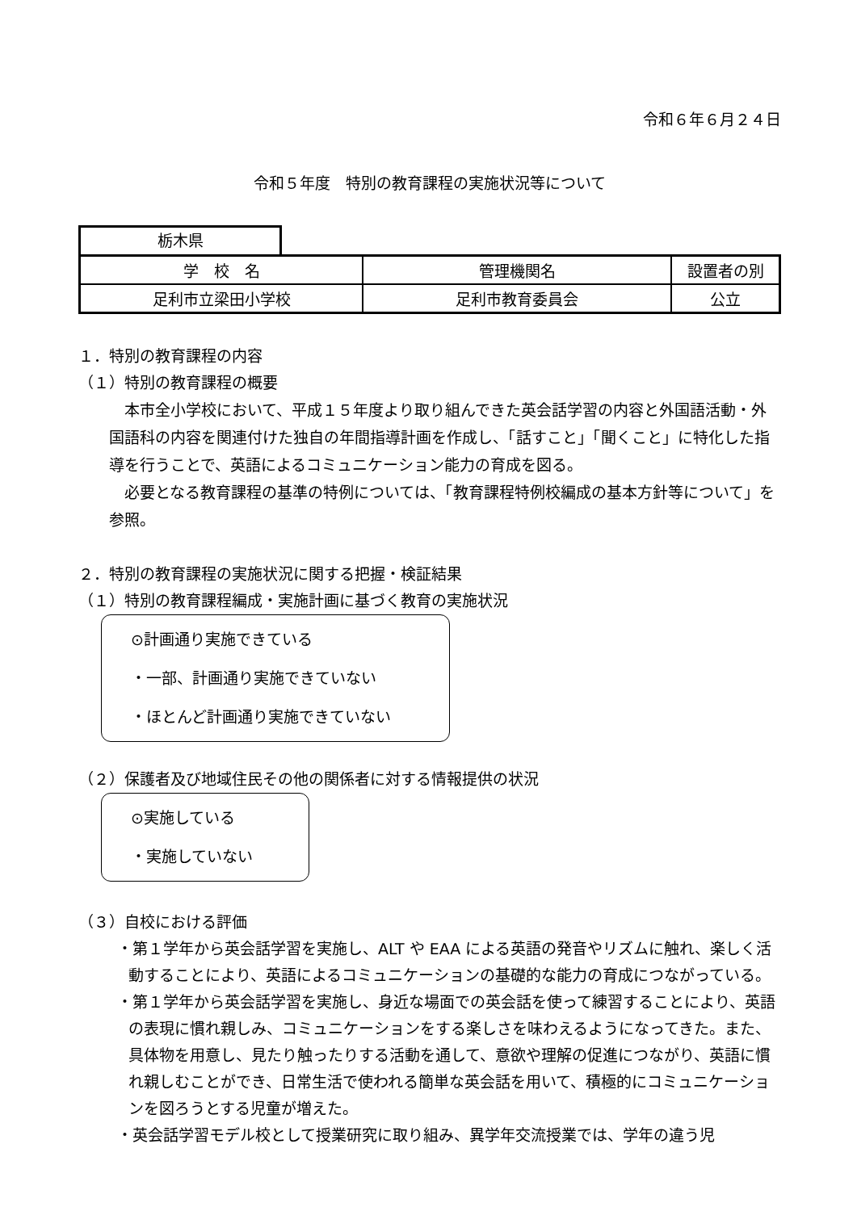令和６年６月２４日
令和５年度　特別の教育課程の実施状況等について
栃木県
| 学 校 名 | 管理機関名 | 設置者の別 |
| 足利市立梁田小学校 | 足利市教育委員会 | 公立 |
１．特別の教育課程の内容
（１）特別の教育課程の概要
　本市全小学校において、平成１５年度より取り組んできた英会話学習の内容と外国語活動・外国語科の内容を関連付けた独自の年間指導計画を作成し、「話すこと」「聞くこと」に特化した指導を行うことで、英語によるコミュニケーション能力の育成を図る。
　必要となる教育課程の基準の特例については、「教育課程特例校編成の基本方針等について」を参照。
２．特別の教育課程の実施状況に関する把握・検証結果
（１）特別の教育課程編成・実施計画に基づく教育の実施状況
⊙計画通り実施できている
・一部、計画通り実施できていない
・ほとんど計画通り実施できていない
（２）保護者及び地域住民その他の関係者に対する情報提供の状況
⊙実施している
・実施していない
（３）自校における評価
・第１学年から英会話学習を実施し、ALT や EAA による英語の発音やリズムに触れ、楽しく活動することにより、英語によるコミュニケーションの基礎的な能力の育成につながっている。
・第１学年から英会話学習を実施し、身近な場面での英会話を使って練習することにより、英語の表現に慣れ親しみ、コミュニケーションをする楽しさを味わえるようになってきた。また、具体物を用意し、見たり触ったりする活動を通して、意欲や理解の促進につながり、英語に慣れ親しむことができ、日常生活で使われる簡単な英会話を用いて、積極的にコミュニケーションを図ろうとする児童が増えた。
・英会話学習モデル校として授業研究に取り組み、異学年交流授業では、学年の違う児